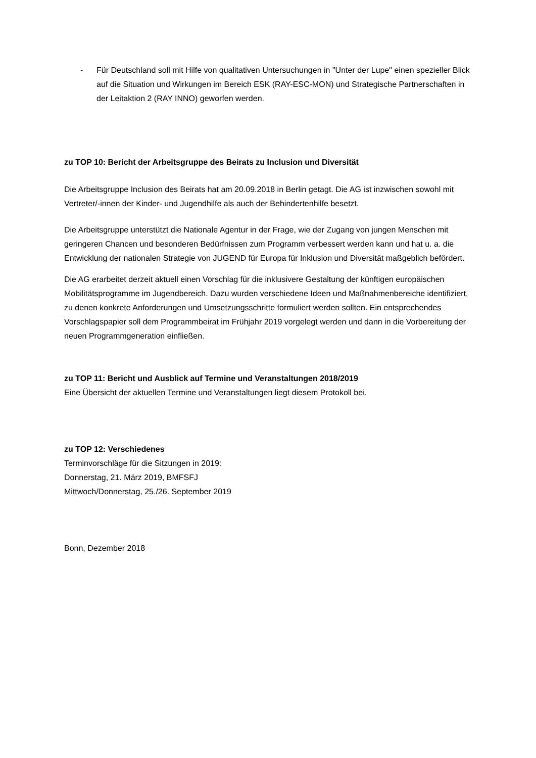- Für Deutschland soll mit Hilfe von qualitativen Untersuchungen in "Unter der Lupe" einen spezieller Blick auf die Situation und Wirkungen im Bereich ESK (RAY-ESC-MON) und Strategische Partnerschaften in der Leitaktion 2 (RAY INNO) geworfen werden.
zu TOP 10: Bericht der Arbeitsgruppe des Beirats zu Inclusion und Diversität
Die Arbeitsgruppe Inclusion des Beirats hat am 20.09.2018 in Berlin getagt. Die AG ist inzwischen sowohl mit Vertreter/-innen der Kinder- und Jugendhilfe als auch der Behindertenhilfe besetzt.
Die Arbeitsgruppe unterstützt die Nationale Agentur in der Frage, wie der Zugang von jungen Menschen mit geringeren Chancen und besonderen Bedürfnissen zum Programm verbessert werden kann und hat u. a. die Entwicklung der nationalen Strategie von JUGEND für Europa für Inklusion und Diversität maßgeblich befördert.
Die AG erarbeitet derzeit aktuell einen Vorschlag für die inklusivere Gestaltung der künftigen europäischen Mobilitätsprogramme im Jugendbereich. Dazu wurden verschiedene Ideen und Maßnahmenbereiche identifiziert, zu denen konkrete Anforderungen und Umsetzungsschritte formuliert werden sollten. Ein entsprechendes Vorschlagspapier soll dem Programmbeirat im Frühjahr 2019 vorgelegt werden und dann in die Vorbereitung der neuen Programmgeneration einfließen.
zu TOP 11: Bericht und Ausblick auf Termine und Veranstaltungen 2018/2019
Eine Übersicht der aktuellen Termine und Veranstaltungen liegt diesem Protokoll bei.
zu TOP 12: Verschiedenes
Terminvorschläge für die Sitzungen in 2019:
Donnerstag, 21. März 2019, BMFSFJ
Mittwoch/Donnerstag, 25./26. September 2019
Bonn, Dezember 2018